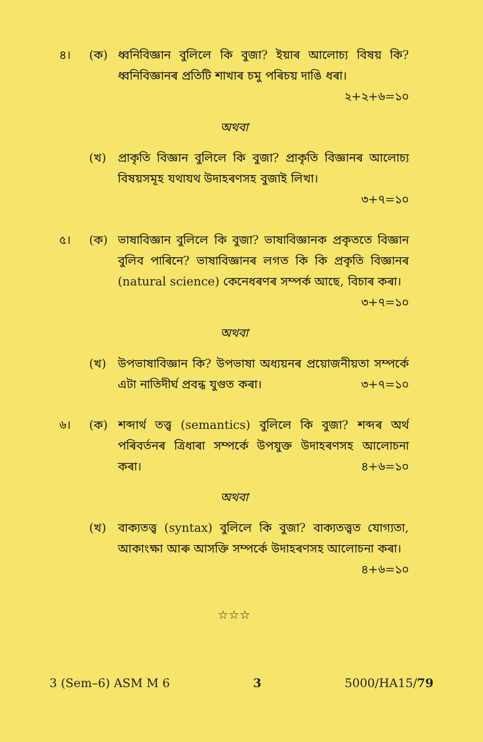৪। (ক) ধ্বনিবিজ্ঞান বুলিলে কি বুজা? ইয়াৰ আলোচ্য বিষয় কি? ধ্বনিবিজ্ঞানৰ প্ৰতিটি শাখাৰ চমু পৰিচয় দাঙি ধৰা।
২+২+৬=১০
অথবা
(খ) প্ৰাকৃতি বিজ্ঞান বুলিলে কি বুজা? প্ৰাকৃতি বিজ্ঞানৰ আলোচ্য বিষয়সমূহ যথাযথ উদাহৰণসহ বুজাই লিখা।
৩+৭=১০
৫। (ক) ভাষাবিজ্ঞান বুলিলে কি বুজা? ভাষাবিজ্ঞানক প্ৰকৃততে বিজ্ঞান বুলিব পাৰিনে? ভাষাবিজ্ঞানৰ লগত কি কি প্ৰকৃতি বিজ্ঞানৰ (natural science) কেনেধৰণৰ সম্পৰ্ক আছে, বিচাৰ কৰা। ৩+৭=১০
অথবা
(খ) উপভাষাবিজ্ঞান কি? উপভাষা অধ্যয়নৰ প্ৰয়োজনীয়তা সম্পৰ্কে এটা নাতিদীৰ্ঘ প্ৰবন্ধ যুগুত কৰা। ৩+৭=১০
৬। (ক) শব্দাৰ্থ তত্ত্ব (semantics) বুলিলে কি বুজা? শব্দৰ অৰ্থ পৰিবৰ্তনৰ ত্ৰিধাৰা সম্পৰ্কে উপযুক্ত উদাহৰণসহ আলোচনা কৰা। ৪+৬=১০
অথবা
(খ) বাক্যতত্ত্ব (syntax) বুলিলে কি বুজা? বাক্যতত্ত্বত যোগ্যতা, আকাংক্ষা আৰু আসক্তি সম্পৰ্কে উদাহৰণসহ আলোচনা কৰা। ৪+৬=১০
☆☆☆
3 (Sem–6) ASM M 6 3 5000/HA15/79